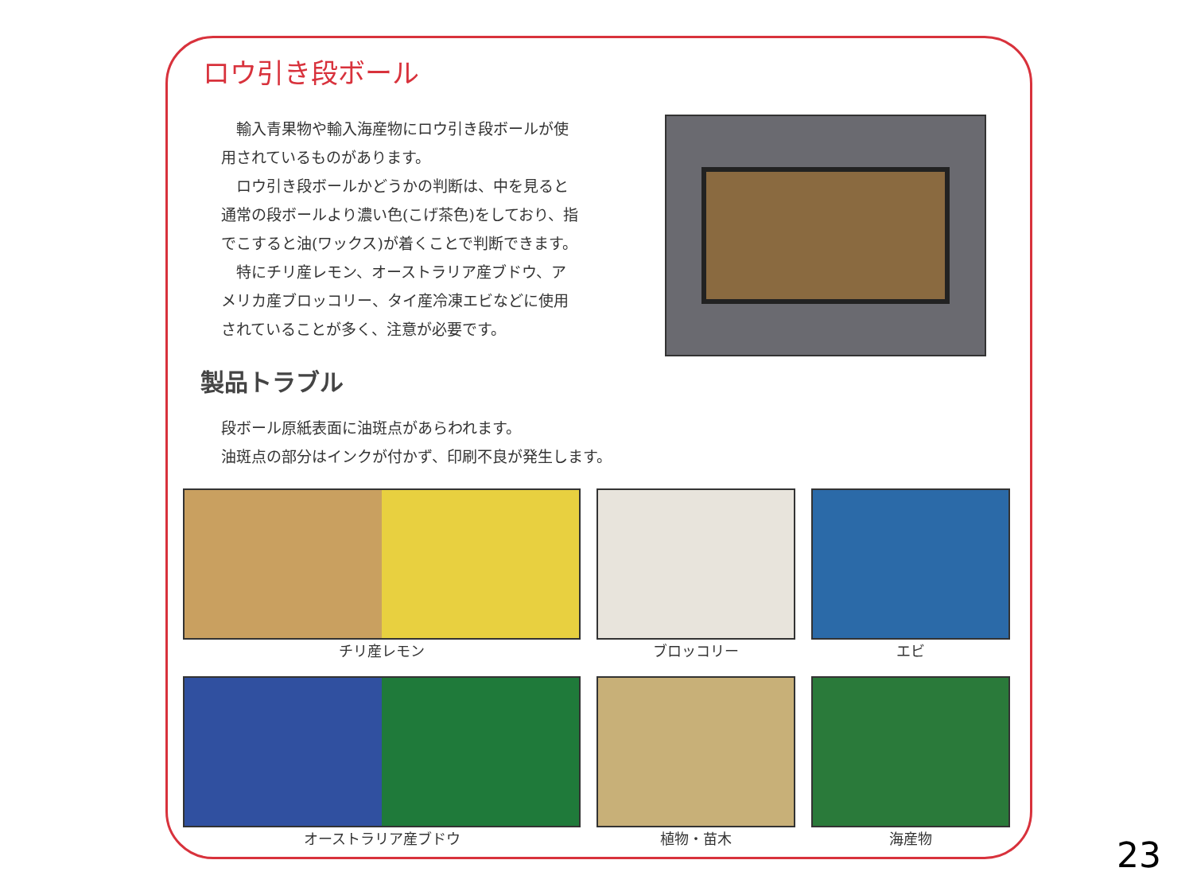ロウ引き段ボール
輸入青果物や輸入海産物にロウ引き段ボールが使用されているものがあります。
ロウ引き段ボールかどうかの判断は、中を見ると通常の段ボールより濃い色(こげ茶色)をしており、指でこすると油(ワックス)が着くことで判断できます。
特にチリ産レモン、オーストラリア産ブドウ、アメリカ産ブロッコリー、タイ産冷凍エビなどに使用されていることが多く、注意が必要です。
製品トラブル
段ボール原紙表面に油斑点があらわれます。
油斑点の部分はインクが付かず、印刷不良が発生します。
チリ産レモン
ブロッコリー
エビ
オーストラリア産ブドウ
植物・苗木
海産物
23